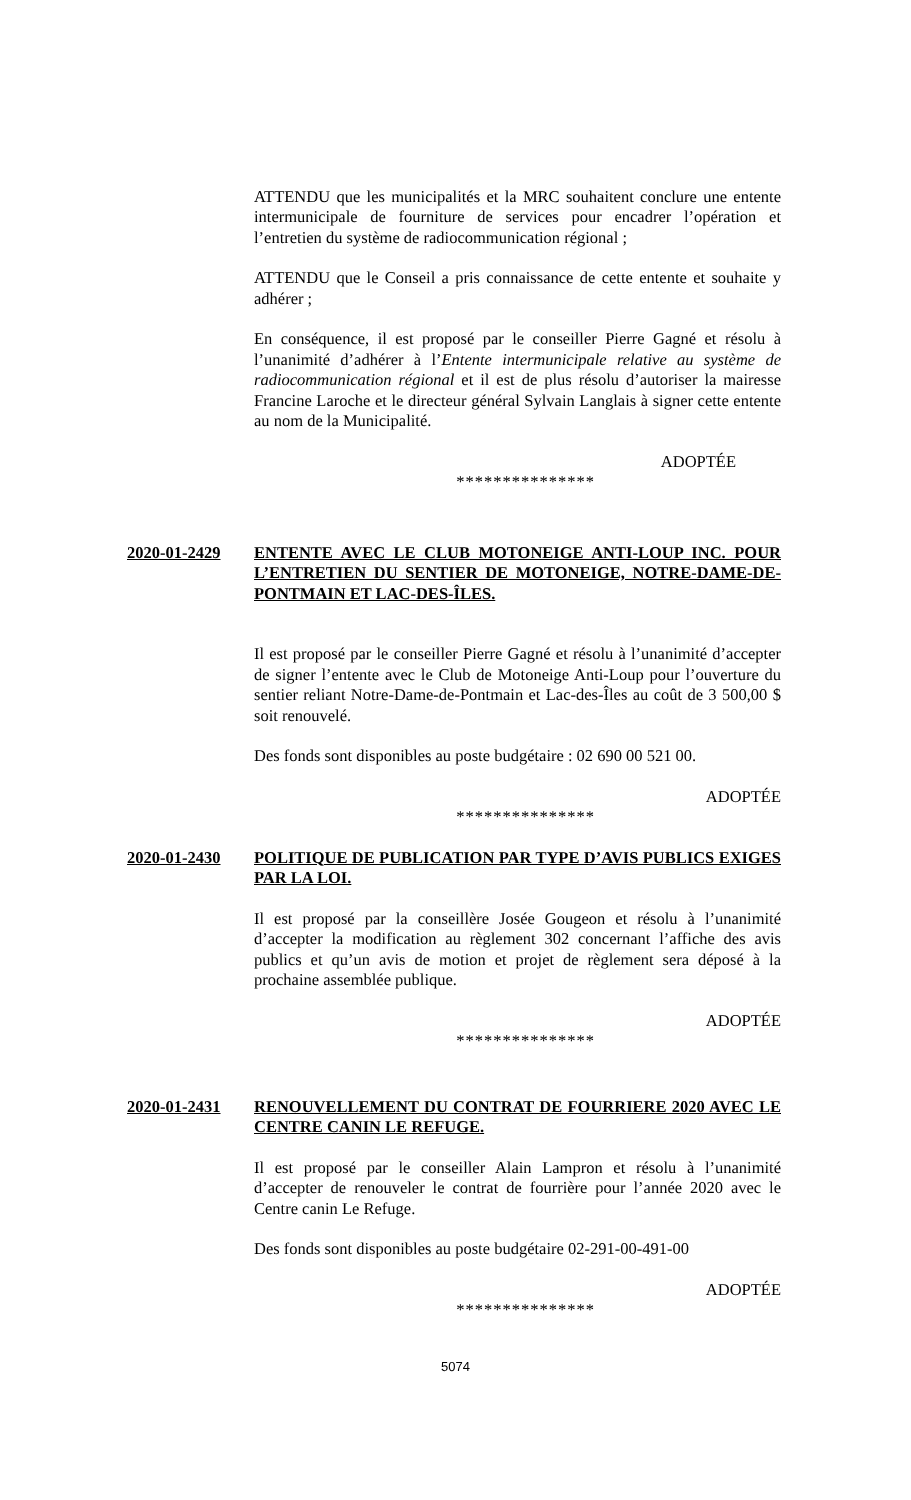ATTENDU que les municipalités et la MRC souhaitent conclure une entente intermunicipale de fourniture de services pour encadrer l’opération et l’entretien du système de radiocommunication régional ;
ATTENDU que le Conseil a pris connaissance de cette entente et souhaite y adhérer ;
En conséquence, il est proposé par le conseiller Pierre Gagné et résolu à l’unanimité d’adhérer à l’Entente intermunicipale relative au système de radiocommunication régional et il est de plus résolu d’autoriser la mairesse Francine Laroche et le directeur général Sylvain Langlais à signer cette entente au nom de la Municipalité.
ADOPTÉE
***************
2020-01-2429 ENTENTE AVEC LE CLUB MOTONEIGE ANTI-LOUP INC. POUR L’ENTRETIEN DU SENTIER DE MOTONEIGE, NOTRE-DAME-DE-PONTMAIN ET LAC-DES-ÎLES.
Il est proposé par le conseiller Pierre Gagné et résolu à l’unanimité d’accepter de signer l’entente avec le Club de Motoneige Anti-Loup pour l’ouverture du sentier reliant Notre-Dame-de-Pontmain et Lac-des-Îles au coût de 3 500,00 $ soit renouvelé.
Des fonds sont disponibles au poste budgétaire : 02 690 00 521 00.
ADOPTÉE
***************
2020-01-2430 POLITIQUE DE PUBLICATION PAR TYPE D’AVIS PUBLICS EXIGES PAR LA LOI.
Il est proposé par la conseillère Josée Gougeon et résolu à l’unanimité d’accepter la modification au règlement 302 concernant l’affiche des avis publics et qu’un avis de motion et projet de règlement sera déposé à la prochaine assemblée publique.
ADOPTÉE
***************
2020-01-2431 RENOUVELLEMENT DU CONTRAT DE FOURRIERE 2020 AVEC LE CENTRE CANIN LE REFUGE.
Il est proposé par le conseiller Alain Lampron et résolu à l’unanimité d’accepter de renouveler le contrat de fourrière pour l’année 2020 avec le Centre canin Le Refuge.
Des fonds sont disponibles au poste budgétaire 02-291-00-491-00
ADOPTÉE
***************
5074